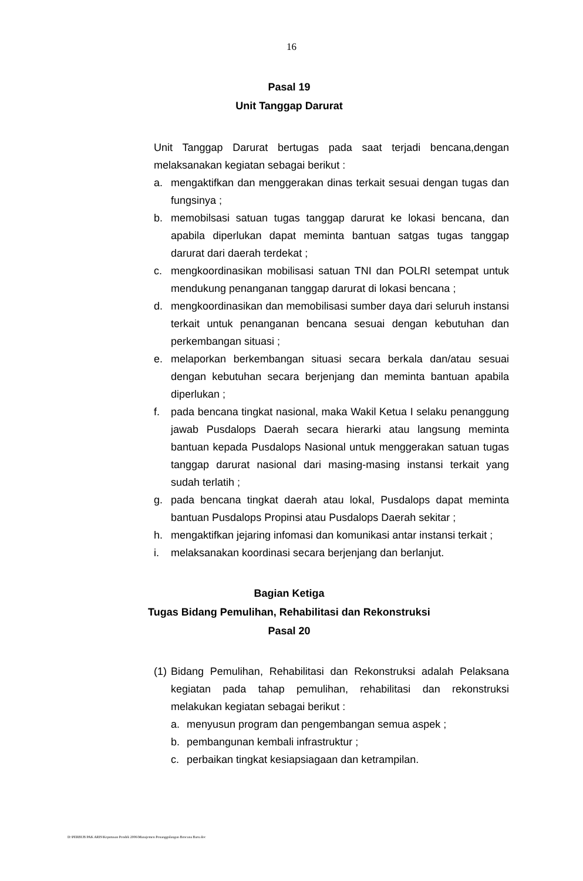16
Pasal 19
Unit Tanggap Darurat
Unit Tanggap Darurat bertugas pada saat terjadi bencana,dengan melaksanakan kegiatan sebagai berikut :
a. mengaktifkan dan menggerakan dinas terkait sesuai dengan tugas dan fungsinya ;
b. memobilsasi satuan tugas tanggap darurat ke lokasi bencana, dan apabila diperlukan dapat meminta bantuan satgas tugas tanggap darurat dari daerah terdekat ;
c. mengkoordinasikan mobilisasi satuan TNI dan POLRI setempat untuk mendukung penanganan tanggap darurat di lokasi bencana ;
d. mengkoordinasikan dan memobilisasi sumber daya dari seluruh instansi terkait untuk penanganan bencana sesuai dengan kebutuhan dan perkembangan situasi ;
e. melaporkan berkembangan situasi secara berkala dan/atau sesuai dengan kebutuhan secara berjenjang dan meminta bantuan apabila diperlukan ;
f. pada bencana tingkat nasional, maka Wakil Ketua I selaku penanggung jawab Pusdalops Daerah secara hierarki atau langsung meminta bantuan kepada Pusdalops Nasional untuk menggerakan satuan tugas tanggap darurat nasional dari masing-masing instansi terkait yang sudah terlatih ;
g. pada bencana tingkat daerah atau lokal, Pusdalops dapat meminta bantuan Pusdalops Propinsi atau Pusdalops Daerah sekitar ;
h. mengaktifkan jejaring infomasi dan komunikasi antar instansi terkait ;
i. melaksanakan koordinasi secara berjenjang dan berlanjut.
Bagian Ketiga
Tugas Bidang Pemulihan, Rehabilitasi dan Rekonstruksi
Pasal 20
(1) Bidang Pemulihan, Rehabilitasi dan Rekonstruksi adalah Pelaksana kegiatan pada tahap pemulihan, rehabilitasi dan rekonstruksi melakukan kegiatan sebagai berikut :
a. menyusun program dan pengembangan semua aspek ;
b. pembangunan kembali infrastruktur ;
c. perbaikan tingkat kesiapsiagaan dan ketrampilan.
D:\PERBUB PAK ARIS\Keputusan Pendek 2006\Manajemen Penanggulangan Bencana Baru.doc